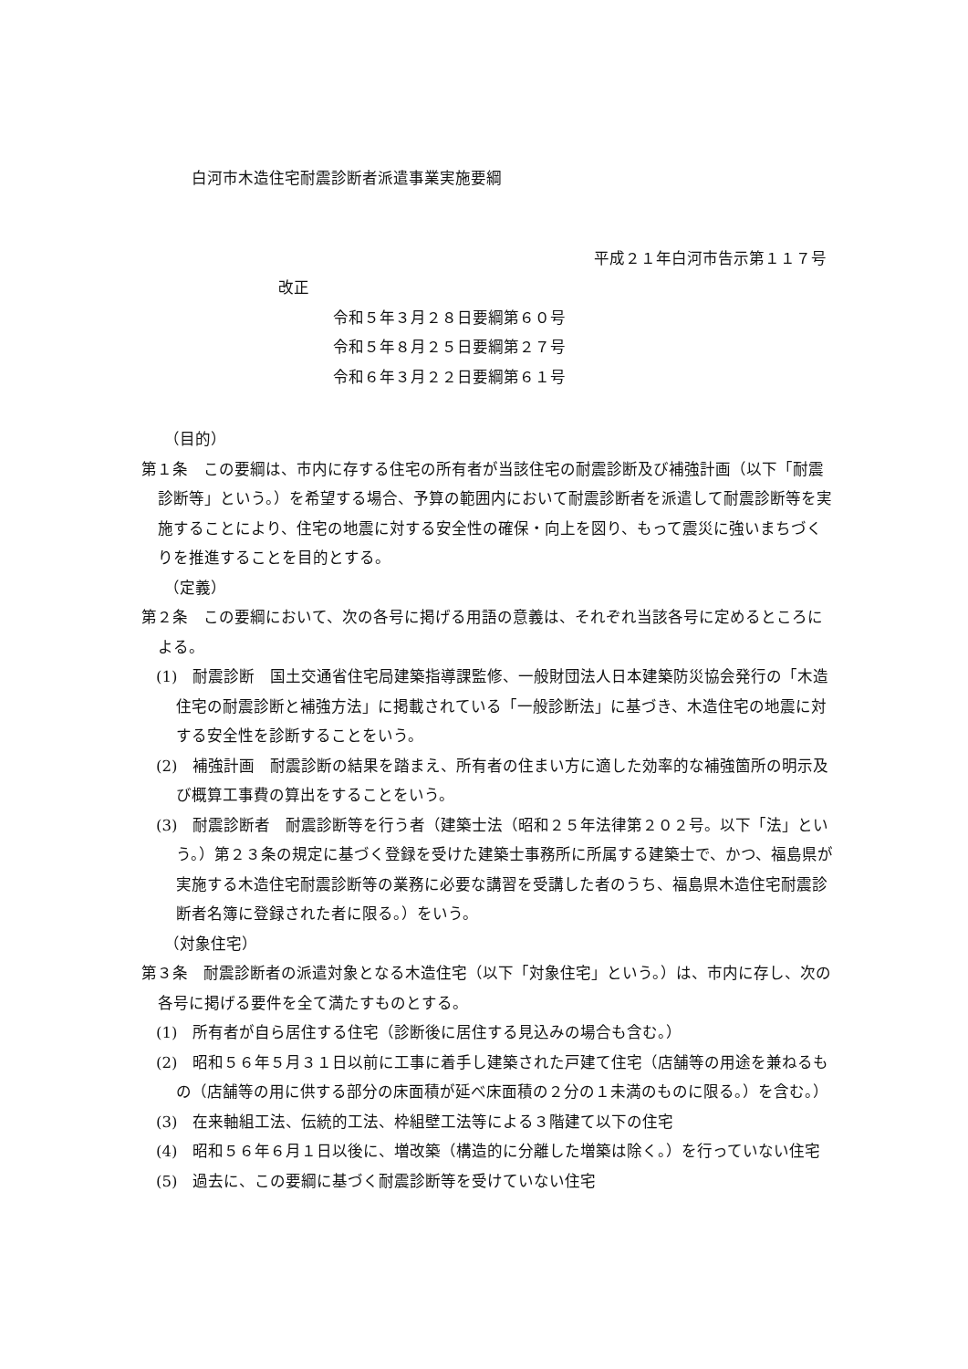白河市木造住宅耐震診断者派遣事業実施要綱
平成２１年白河市告示第１１７号
改正
令和５年３月２８日要綱第６０号
令和５年８月２５日要綱第２７号
令和６年３月２２日要綱第６１号
（目的）
第１条　この要綱は、市内に存する住宅の所有者が当該住宅の耐震診断及び補強計画（以下「耐震診断等」という。）を希望する場合、予算の範囲内において耐震診断者を派遣して耐震診断等を実施することにより、住宅の地震に対する安全性の確保・向上を図り、もって震災に強いまちづくりを推進することを目的とする。
（定義）
第２条　この要綱において、次の各号に掲げる用語の意義は、それぞれ当該各号に定めるところによる。
(1)　耐震診断　国土交通省住宅局建築指導課監修、一般財団法人日本建築防災協会発行の「木造住宅の耐震診断と補強方法」に掲載されている「一般診断法」に基づき、木造住宅の地震に対する安全性を診断することをいう。
(2)　補強計画　耐震診断の結果を踏まえ、所有者の住まい方に適した効率的な補強箇所の明示及び概算工事費の算出をすることをいう。
(3)　耐震診断者　耐震診断等を行う者（建築士法（昭和２５年法律第２０２号。以下「法」という。）第２３条の規定に基づく登録を受けた建築士事務所に所属する建築士で、かつ、福島県が実施する木造住宅耐震診断等の業務に必要な講習を受講した者のうち、福島県木造住宅耐震診断者名簿に登録された者に限る。）をいう。
（対象住宅）
第３条　耐震診断者の派遣対象となる木造住宅（以下「対象住宅」という。）は、市内に存し、次の各号に掲げる要件を全て満たすものとする。
(1)　所有者が自ら居住する住宅（診断後に居住する見込みの場合も含む。）
(2)　昭和５６年５月３１日以前に工事に着手し建築された戸建て住宅（店舗等の用途を兼ねるもの（店舗等の用に供する部分の床面積が延べ床面積の２分の１未満のものに限る。）を含む。）
(3)　在来軸組工法、伝統的工法、枠組壁工法等による３階建て以下の住宅
(4)　昭和５６年６月１日以後に、増改築（構造的に分離した増築は除く。）を行っていない住宅
(5)　過去に、この要綱に基づく耐震診断等を受けていない住宅